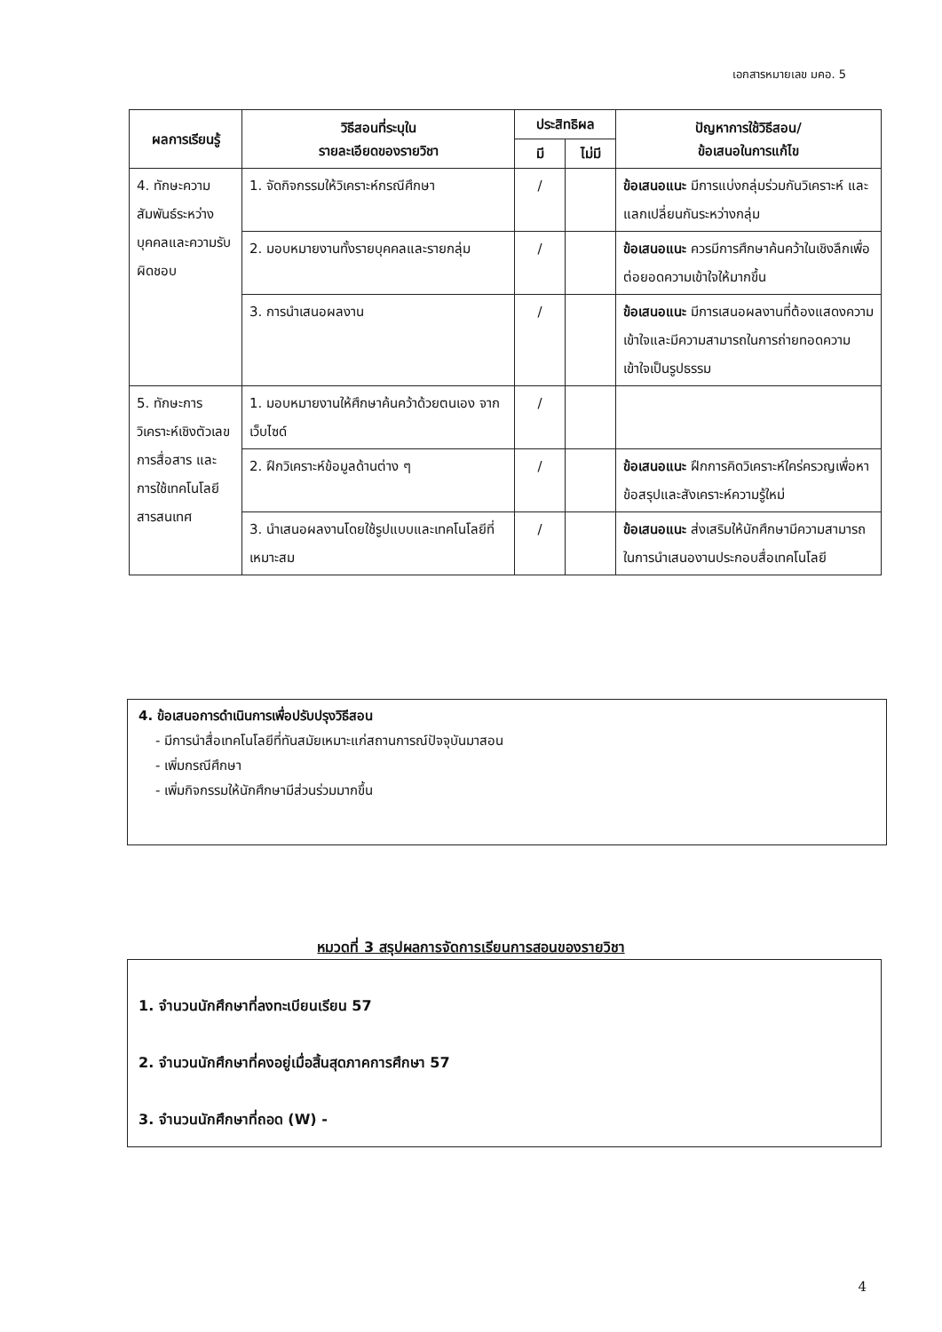เอกสารหมายเลข มคอ. 5
| ผลการเรียนรู้ | วิธีสอนที่ระบุใน รายละเอียดของรายวิชา | ประสิทธิผล | | ปัญหาการใช้วิธีสอน/ ข้อเสนอในการแก้ไข |
| --- | --- | --- | --- | --- |
| | | มี | ไม่มี | |
| 4. ทักษะความสัมพันธ์ระหว่างบุคคลและความรับผิดชอบ | 1. จัดกิจกรรมให้วิเคราะห์กรณีศึกษา | / | | ข้อเสนอแนะ มีการแบ่งกลุ่มร่วมกันวิเคราะห์ และแลกเปลี่ยนกันระหว่างกลุ่ม |
| | 2. มอบหมายงานทั้งรายบุคคลและรายกลุ่ม | / | | ข้อเสนอแนะ ควรมีการศึกษาค้นคว้าในเชิงลึกเพื่อต่อยอดความเข้าใจให้มากขึ้น |
| | 3. การนำเสนอผลงาน | / | | ข้อเสนอแนะ มีการเสนอผลงานที่ต้องแสดงความเข้าใจและมีความสามารถในการถ่ายทอดความเข้าใจเป็นรูปธรรม |
| 5. ทักษะการวิเคราะห์เชิงตัวเลข การสื่อสาร และการใช้เทคโนโลยีสารสนเทศ | 1. มอบหมายงานให้ศึกษาค้นคว้าด้วยตนเอง จากเว็บไซด์ | / | | |
| | 2. ฝึกวิเคราะห์ข้อมูลด้านต่าง ๆ | / | | ข้อเสนอแนะ ฝึกการคิดวิเคราะห์ใคร่ครวญเพื่อหาข้อสรุปและสังเคราะห์ความรู้ใหม่ |
| | 3. นำเสนอผลงานโดยใช้รูปแบบและเทคโนโลยีที่เหมาะสม | / | | ข้อเสนอแนะ ส่งเสริมให้นักศึกษามีความสามารถในการนำเสนองานประกอบสื่อเทคโนโลยี |
4. ข้อเสนอการดำเนินการเพื่อปรับปรุงวิธีสอน
- มีการนำสื่อเทคโนโลยีที่ทันสมัยเหมาะแก่สถานการณ์ปัจจุบันมาสอน
- เพิ่มกรณีศึกษา
- เพิ่มกิจกรรมให้นักศึกษามีส่วนร่วมมากขึ้น
หมวดที่ 3 สรุปผลการจัดการเรียนการสอนของรายวิชา
1. จำนวนนักศึกษาที่ลงทะเบียนเรียน 57
2. จำนวนนักศึกษาที่คงอยู่เมื่อสิ้นสุดภาคการศึกษา 57
3. จำนวนนักศึกษาที่ถอด (W) -
4